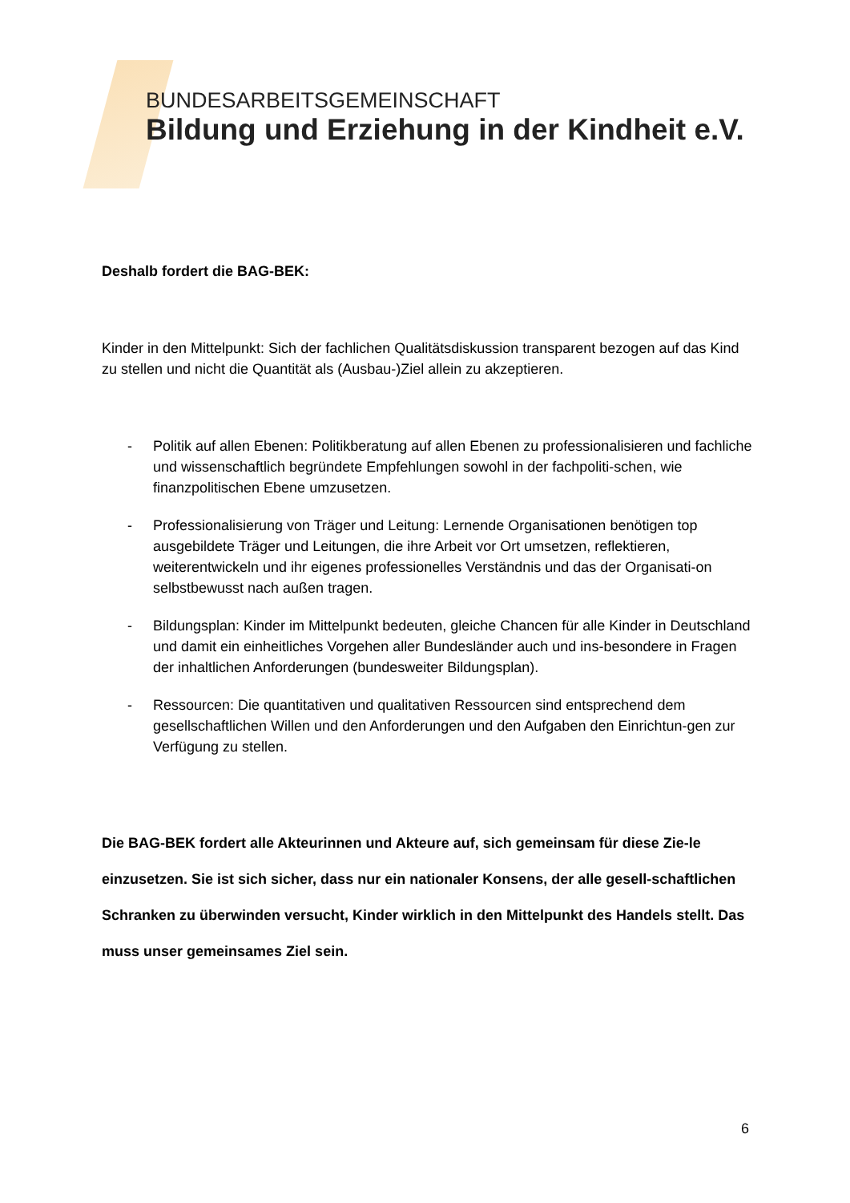BUNDESARBEITSGEMEINSCHAFT
Bildung und Erziehung in der Kindheit e.V.
Deshalb fordert die BAG-BEK:
Kinder in den Mittelpunkt: Sich der fachlichen Qualitätsdiskussion transparent bezogen auf das Kind zu stellen und nicht die Quantität als (Ausbau-)Ziel allein zu akzeptieren.
- Politik auf allen Ebenen: Politikberatung auf allen Ebenen zu professionalisieren und fachliche und wissenschaftlich begründete Empfehlungen sowohl in der fachpoliti-schen, wie finanzpolitischen Ebene umzusetzen.
- Professionalisierung von Träger und Leitung: Lernende Organisationen benötigen top ausgebildete Träger und Leitungen, die ihre Arbeit vor Ort umsetzen, reflektieren, weiterentwickeln und ihr eigenes professionelles Verständnis und das der Organisati-on selbstbewusst nach außen tragen.
- Bildungsplan: Kinder im Mittelpunkt bedeuten, gleiche Chancen für alle Kinder in Deutschland und damit ein einheitliches Vorgehen aller Bundesländer auch und ins-besondere in Fragen der inhaltlichen Anforderungen (bundesweiter Bildungsplan).
- Ressourcen: Die quantitativen und qualitativen Ressourcen sind entsprechend dem gesellschaftlichen Willen und den Anforderungen und den Aufgaben den Einrichtun-gen zur Verfügung zu stellen.
Die BAG-BEK fordert alle Akteurinnen und Akteure auf, sich gemeinsam für diese Zie-le einzusetzen. Sie ist sich sicher, dass nur ein nationaler Konsens, der alle gesell-schaftlichen Schranken zu überwinden versucht, Kinder wirklich in den Mittelpunkt des Handels stellt. Das muss unser gemeinsames Ziel sein.
6